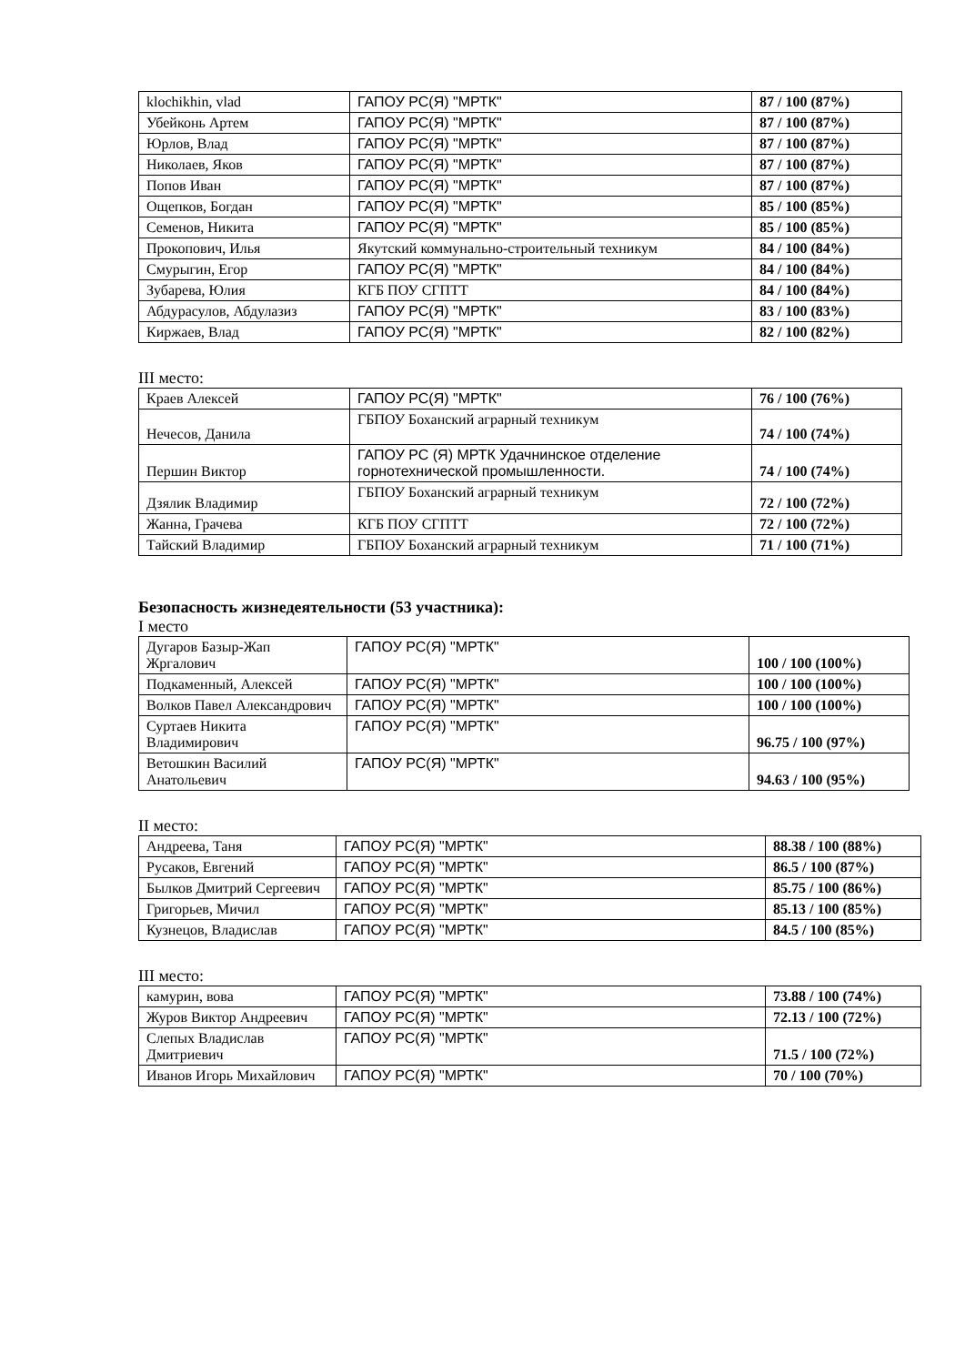| klochikhin, vlad | ГАПОУ РС(Я) "МРТК" | 87 / 100 (87%) |
| Убейконь Артем | ГАПОУ РС(Я) "МРТК" | 87 / 100 (87%) |
| Юрлов, Влад | ГАПОУ РС(Я) "МРТК" | 87 / 100 (87%) |
| Николаев, Яков | ГАПОУ РС(Я) "МРТК" | 87 / 100 (87%) |
| Попов Иван | ГАПОУ РС(Я) "МРТК" | 87 / 100 (87%) |
| Ощепков, Богдан | ГАПОУ РС(Я) "МРТК" | 85 / 100 (85%) |
| Семенов, Никита | ГАПОУ РС(Я) "МРТК" | 85 / 100 (85%) |
| Прокопович, Илья | Якутский коммунально-строительный техникум | 84 / 100 (84%) |
| Смурыгин, Егор | ГАПОУ РС(Я) "МРТК" | 84 / 100 (84%) |
| Зубарева, Юлия | КГБ ПОУ СГПТТ | 84 / 100 (84%) |
| Абдурасулов, Абдулазиз | ГАПОУ РС(Я) "МРТК" | 83 / 100 (83%) |
| Киржаев, Влад | ГАПОУ РС(Я) "МРТК" | 82 / 100 (82%) |
III место:
| Краев Алексей | ГАПОУ РС(Я) "МРТК" | 76 / 100 (76%) |
| Нечесов, Данила | ГБПОУ Боханский аграрный техникум | 74 / 100 (74%) |
| Першин Виктор | ГАПОУ РС (Я) МРТК Удачнинское отделение горнотехнической промышленности. | 74 / 100 (74%) |
| Дзялик Владимир | ГБПОУ Боханский аграрный техникум | 72 / 100 (72%) |
| Жанна, Грачева | КГБ ПОУ СГПТТ | 72 / 100 (72%) |
| Тайский Владимир | ГБПОУ Боханский аграрный техникум | 71 / 100 (71%) |
Безопасность жизнедеятельности (53 участника):
I место
| Дугаров Базыр-Жап Жргалович | ГАПОУ РС(Я) "МРТК" | 100 / 100 (100%) |
| Подкаменный, Алексей | ГАПОУ РС(Я) "МРТК" | 100 / 100 (100%) |
| Волков Павел Александрович | ГАПОУ РС(Я) "МРТК" | 100 / 100 (100%) |
| Суртаев Никита Владимирович | ГАПОУ РС(Я) "МРТК" | 96.75 / 100 (97%) |
| Ветошкин Василий Анатольевич | ГАПОУ РС(Я) "МРТК" | 94.63 / 100 (95%) |
II место:
| Андреева, Таня | ГАПОУ РС(Я) "МРТК" | 88.38 / 100 (88%) |
| Русаков, Евгений | ГАПОУ РС(Я) "МРТК" | 86.5 / 100 (87%) |
| Былков Дмитрий Сергеевич | ГАПОУ РС(Я) "МРТК" | 85.75 / 100 (86%) |
| Григорьев, Мичил | ГАПОУ РС(Я) "МРТК" | 85.13 / 100 (85%) |
| Кузнецов, Владислав | ГАПОУ РС(Я) "МРТК" | 84.5 / 100 (85%) |
III место:
| камурин, вова | ГАПОУ РС(Я) "МРТК" | 73.88 / 100 (74%) |
| Журов Виктор Андреевич | ГАПОУ РС(Я) "МРТК" | 72.13 / 100 (72%) |
| Слепых Владислав Дмитриевич | ГАПОУ РС(Я) "МРТК" | 71.5 / 100 (72%) |
| Иванов Игорь Михайлович | ГАПОУ РС(Я) "МРТК" | 70 / 100 (70%) |